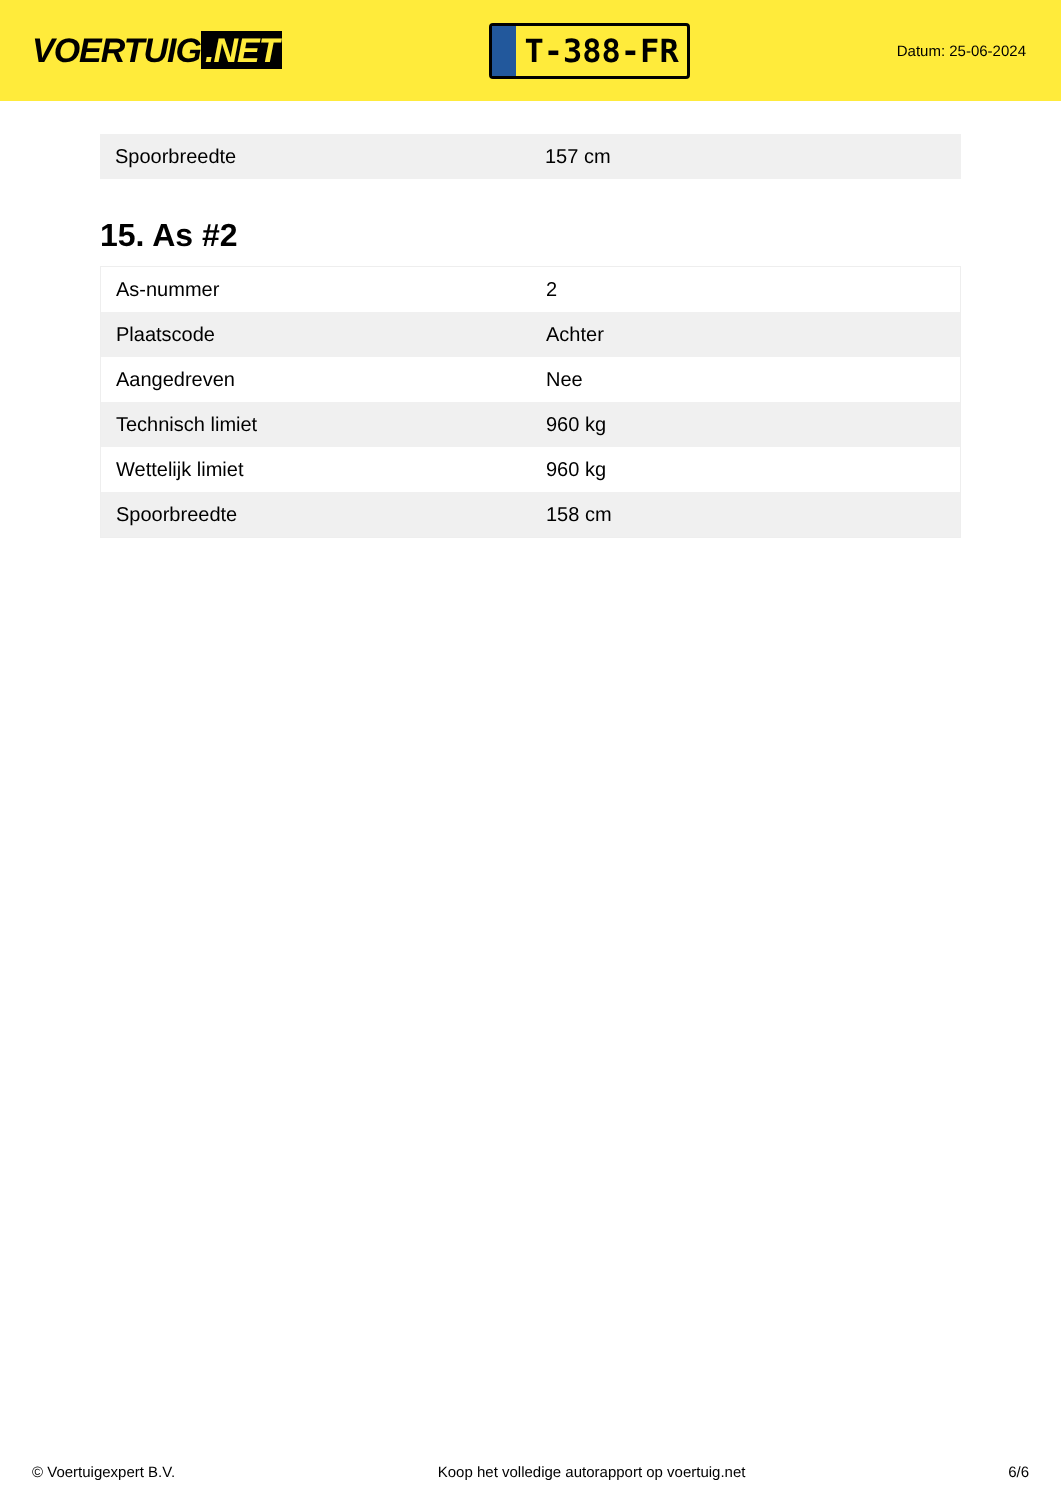VOERTUIG.NET
T-388-FR
Datum: 25-06-2024
| Spoorbreedte | 157 cm |
15. As #2
| As-nummer | 2 |
| Plaatscode | Achter |
| Aangedreven | Nee |
| Technisch limiet | 960 kg |
| Wettelijk limiet | 960 kg |
| Spoorbreedte | 158 cm |
© Voertuigexpert B.V. Koop het volledige autorapport op voertuig.net 6/6